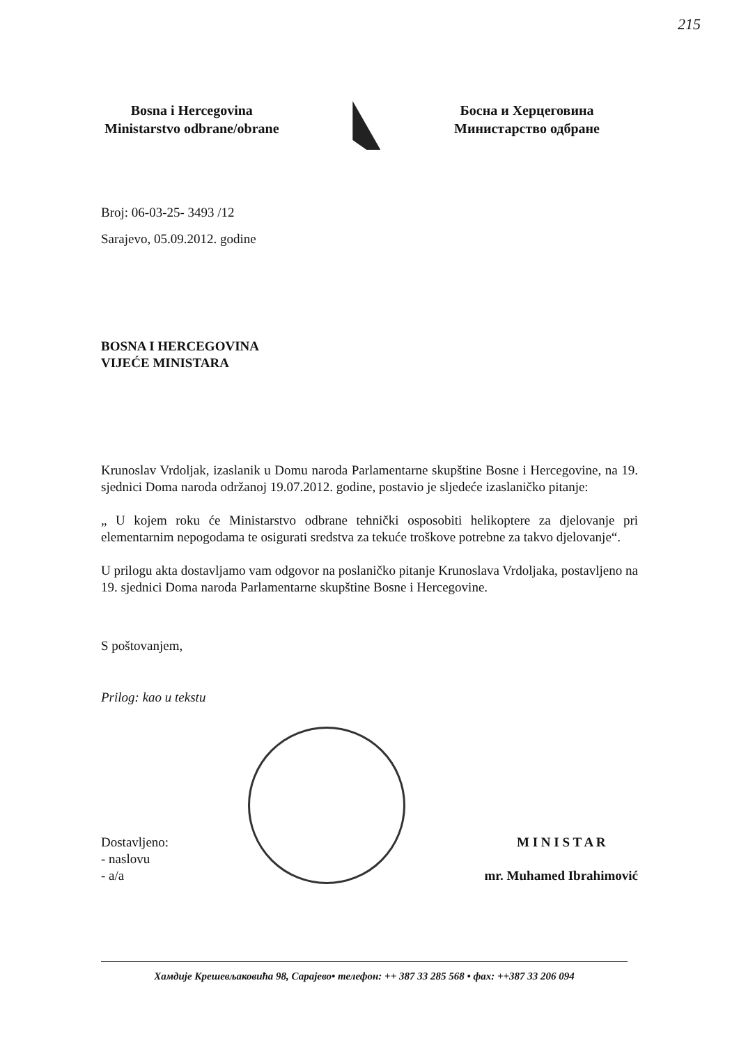215
Bosna i Hercegovina
Ministarstvo odbrane/obrane
Босна и Херцеговина
Министарство одбране
Broj: 06-03-25- 3493 /12
Sarajevo, 05.09.2012. godine
BOSNA I HERCEGOVINA
VIJEĆE MINISTARA
Krunoslav Vrdoljak, izaslanik u Domu naroda Parlamentarne skupštine Bosne i Hercegovine, na 19. sjednici Doma naroda održanoj 19.07.2012. godine, postavio je sljedeće izaslaničko pitanje:
„ U kojem roku će Ministarstvo odbrane tehnički osposobiti helikoptere za djelovanje pri elementarnim nepogodama te osigurati sredstva za tekuće troškove potrebne za takvo djelovanje“.
U prilogu akta dostavljamo vam odgovor na poslaničko pitanje Krunoslava Vrdoljaka, postavljeno na 19. sjednici Doma naroda Parlamentarne skupštine Bosne i Hercegovine.
S poštovanjem,
Prilog: kao u tekstu
Dostavljeno:
- naslovu
- a/a
M I N I S T A R
mr. Muhamed Ibrahimović
Хамдије Крешевљаковића 98, Сарајево• телефон: ++ 387 33 285 568 • фах: ++387 33 206 094